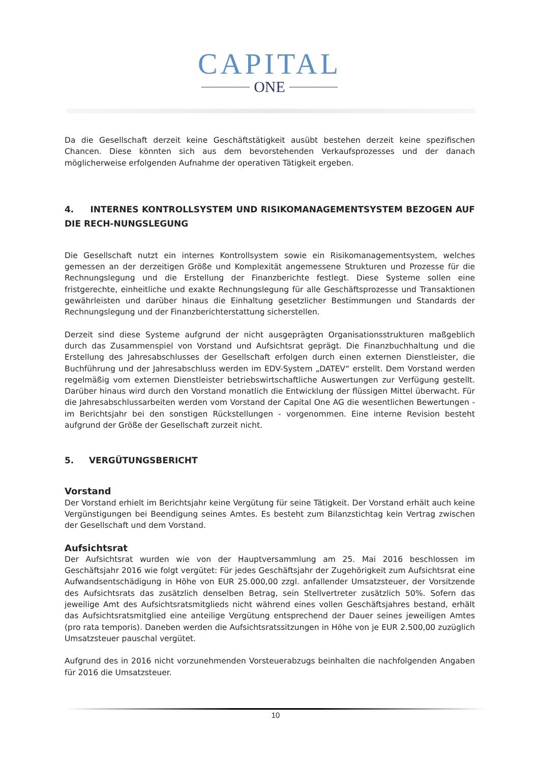CAPITAL
ONE
Da die Gesellschaft derzeit keine Geschäftstätigkeit ausübt bestehen derzeit keine spezifischen Chancen. Diese könnten sich aus dem bevorstehenden Verkaufsprozesses und der danach möglicherweise erfolgenden Aufnahme der operativen Tätigkeit ergeben.
4. INTERNES KONTROLLSYSTEM UND RISIKOMANAGEMENTSYSTEM BEZOGEN AUF DIE RECH-NUNGSLEGUNG
Die Gesellschaft nutzt ein internes Kontrollsystem sowie ein Risikomanagementsystem, welches gemessen an der derzeitigen Größe und Komplexität angemessene Strukturen und Prozesse für die Rechnungslegung und die Erstellung der Finanzberichte festlegt. Diese Systeme sollen eine fristgerechte, einheitliche und exakte Rechnungslegung für alle Geschäftsprozesse und Transaktionen gewährleisten und darüber hinaus die Einhaltung gesetzlicher Bestimmungen und Standards der Rechnungslegung und der Finanzberichterstattung sicherstellen.
Derzeit sind diese Systeme aufgrund der nicht ausgeprägten Organisationsstrukturen maßgeblich durch das Zusammenspiel von Vorstand und Aufsichtsrat geprägt. Die Finanzbuchhaltung und die Erstellung des Jahresabschlusses der Gesellschaft erfolgen durch einen externen Dienstleister, die Buchführung und der Jahresabschluss werden im EDV-System „DATEV“ erstellt. Dem Vorstand werden regelmäßig vom externen Dienstleister betriebswirtschaftliche Auswertungen zur Verfügung gestellt. Darüber hinaus wird durch den Vorstand monatlich die Entwicklung der flüssigen Mittel überwacht. Für die Jahresabschlussarbeiten werden vom Vorstand der Capital One AG die wesentlichen Bewertungen - im Berichtsjahr bei den sonstigen Rückstellungen - vorgenommen. Eine interne Revision besteht aufgrund der Größe der Gesellschaft zurzeit nicht.
5. VERGÜTUNGSBERICHT
Vorstand
Der Vorstand erhielt im Berichtsjahr keine Vergütung für seine Tätigkeit. Der Vorstand erhält auch keine Vergünstigungen bei Beendigung seines Amtes. Es besteht zum Bilanzstichtag kein Vertrag zwischen der Gesellschaft und dem Vorstand.
Aufsichtsrat
Der Aufsichtsrat wurden wie von der Hauptversammlung am 25. Mai 2016 beschlossen im Geschäftsjahr 2016 wie folgt vergütet: Für jedes Geschäftsjahr der Zugehörigkeit zum Aufsichtsrat eine Aufwandsentschädigung in Höhe von EUR 25.000,00 zzgl. anfallender Umsatzsteuer, der Vorsitzende des Aufsichtsrats das zusätzlich denselben Betrag, sein Stellvertreter zusätzlich 50%. Sofern das jeweilige Amt des Aufsichtsratsmitglieds nicht während eines vollen Geschäftsjahres bestand, erhält das Aufsichtsratsmitglied eine anteilige Vergütung entsprechend der Dauer seines jeweiligen Amtes (pro rata temporis). Daneben werden die Aufsichtsratssitzungen in Höhe von je EUR 2.500,00 zuzüglich Umsatzsteuer pauschal vergütet.
Aufgrund des in 2016 nicht vorzunehmenden Vorsteuerabzugs beinhalten die nachfolgenden Angaben für 2016 die Umsatzsteuer.
10